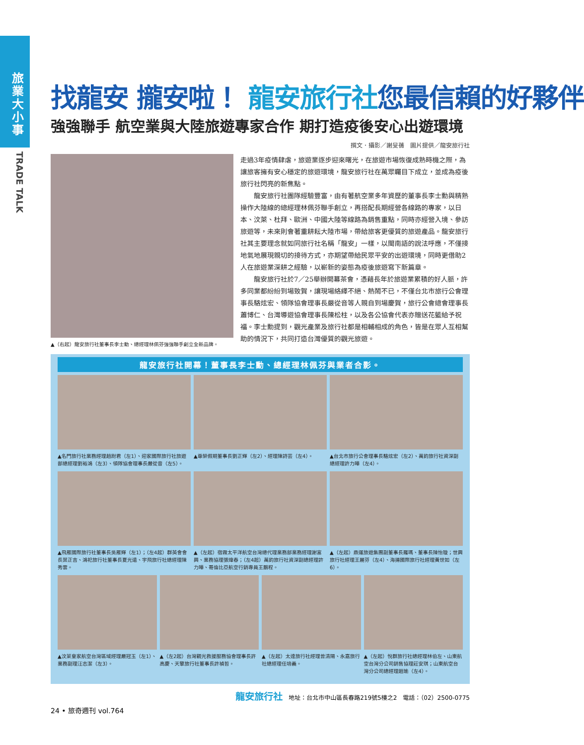旅業大小事
TRADE TALK
找龍安 攏安啦！ 龍安旅行社您最信賴的好夥伴
強強聯手 航空業與大陸旅遊專家合作 期打造疫後安心出遊環境
撰文．攝影／謝旻蒨　圖片提供／龍安旅行社
▲（右起）龍安旅行社董事長李士勳、總經理林佩芬強強聯手創立全新品牌。
走過3年疫情肆虐，旅遊業逐步迎來曙光，在旅遊市場恢復成熟時機之際，為讓旅客擁有安心穩定的旅遊環境，龍安旅行社在萬眾矚目下成立，並成為疫後旅行社閃亮的新焦點。
龍安旅行社團隊經驗豐富，由有著航空業多年資歷的董事長李士勳與精熟操作大陸線的總經理林佩芬聯手創立，再搭配長期經營各線路的專家，以日本、汶萊、杜拜、歐洲、中國大陸等線路為銷售重點，同時亦經營入境、參訪旅遊等，未來則會著重耕耘大陸市場，帶給旅客更優質的旅遊產品。龍安旅行社其主要理念就如同旅行社名稱「龍安」一樣，以閩南語的說法呼應，不僅接地氣地展現親切的接待方式，亦期望帶給民眾平安的出遊環境，同時更借助2人在旅遊業深耕之經驗，以嶄新的姿態為疫後旅遊寫下新篇章。
龍安旅行社於7／25舉辦開幕茶會，憑藉長年於旅遊業累積的好人脈，許多同業都紛紛到場致賀，讓現場絡繹不絕、熱鬧不已，不僅台北市旅行公會理事長駱炫宏、領隊協會理事長嚴從音等人親自到場慶賀，旅行公會總會理事長蕭博仁、台灣導遊協會理事長陳松柱，以及各公協會代表亦贈送花籃給予祝福。李士勳提到，觀光產業及旅行社都是相輔相成的角色，皆是在眾人互相幫助的情況下，共同打造台灣優質的觀光旅遊。
龍安旅行社開幕！董事長李士勳、總經理林佩芬與業者合影。
▲名門旅行社業務經理趙尉君（左1）、迎家國際旅行社旅遊部總經理劉裕鴻（左3）、領隊協會理事長嚴從音（左5）。
▲尊榮假期董事長劉正輝（左2）、經理陳詩芸（左4）。
▲台北市旅行公會理事長駱炫宏（左2）、萬鈞旅行社資深副總經理許力曄（左4）。
▲飛雁國際旅行社董事長吳雁輝（左1）；（左4起）群英會會長葉正吉、鴻祀旅行社董事長夏光遠、宇飛旅行社總經理陳秀雲。
▲（左起）宿霧太平洋航空台灣總代理業務部業務經理謝富興、業務協理張煒春；（左4起）萬鈞旅行社資深副總經理許力曄、哥倫比亞航空行銷專員王鵬程。
▲（左起）鼎運旅遊集團副董事長羅瑪、董事長陳怡璇；世興旅行社經理王麗芬（左4）、海揚國際旅行社經理黃世如（左6）。
▲汶萊皇家航空台灣區域經理嚴冠玉（左1）、業務副理汪志潔（左3）。
▲（左2起）台灣觀光救援服務協會理事長許高慶、天擎旅行社董事長許禎哲。
▲（左起）太達旅行社經理曾清陽、永嘉旅行社總經理任培義。
▲（左起）悅群旅行社總經理林伯左、山東航空台灣分公司銷售協理莊安琪；山東航空台灣分公司總經理趙瑜（左4）。
龍安旅行社 地址：台北市中山區長春路219號5樓之2　電話：（02）2500-0775
24 • 旅奇週刊 vol.764